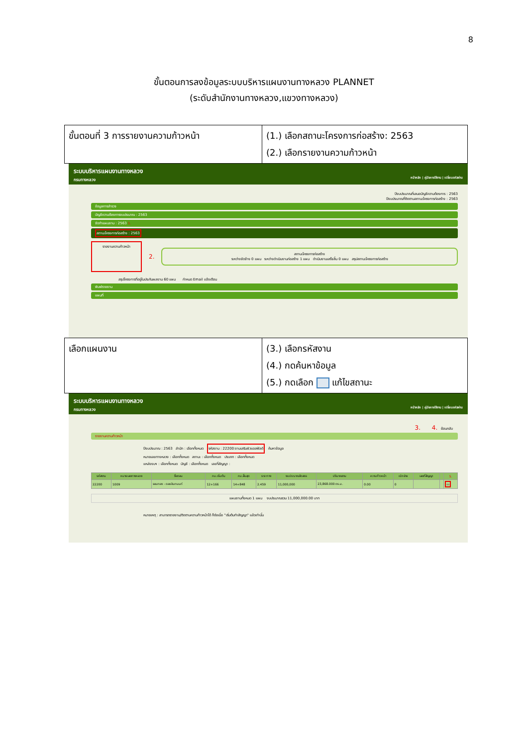8
ขั้นตอนการลงข้อมูลระบบบริหารแผนงานทางหลวง PLANNET
(ระดับสำนักงานทางหลวง,แขวงทางหลวง)
| ขั้นตอนที่ 3 การรายงานความก้าวหน้า | (1.) เลือกสถานะโครงการก่อสร้าง: 2563 (2.) เลือกรายงานความก้าวหน้า |
ระบบบริหารแผนงานทางหลวง
กรมทางหลวง หน้าหลัก | คู่มือการใช้งาน | เปลี่ยนรหัสผ่าน
ปีงบประมาณที่เสนอบัญชีความต้องการ : 2563
ปีงบประมาณที่ติดตามสถานะโครงการก่อสร้าง : 2563
ข้อมูลการสำรวจ
บัญชีความต้องการงบประมาณ : 2563
จัดทำแผนงาน : 2563 1.
สถานะโครงการก่อสร้าง : 2563
รายงานความก้าวหน้า
2.
สถานะโครงการก่อสร้าง
ระหว่างจัดจ้าง 0 แผน ระหว่างดำเนินงานก่อสร้าง 1 แผน ดำเนินงานเสร็จสิ้น 0 แผน สรุปสถานะโครงการก่อสร้าง
สรุปโครงการที่อยู่ในประกันผลงาน 60 แผน กำหนด Email แจ้งเตือน
พิมพ์รายงาน
แผนที่
| เลือกแผนงาน | (3.) เลือกรหัสงาน (4.) กดค้นหาข้อมูล (5.) กดเลือก แก้ไขสถานะ |
ระบบบริหารแผนงานทางหลวง
กรมทางหลวง หน้าหลัก | คู่มือการใช้งาน | เปลี่ยนรหัสผ่าน
3. 4. ย้อนกลับ
รายงานความก้าวหน้า
ปีงบประมาณ : 2563 สำนัก : เลือกทั้งหมด รหัสงาน : 22200:งานเสริมผิวแอสฟัลต์ ค้นหาข้อมูล
หมายเลขทางหลวง : เลือกทั้งหมด สถานะ : เลือกทั้งหมด ประเภท : เลือกทั้งหมด
แหล่งงบฯ : เลือกทั้งหมด บัญชี : เลือกทั้งหมด เลขที่สัญญา :
| รหัสงาน | หมายเลขทางหลวง | ชื่อตอน | กม.เริ่มต้น | กม.สิ้นสุด | ระยะทาง | งบประมาณจัดสรร | ปริมาณงาน | ความก้าวหน้า | เบิกจ่าย | เลขที่สัญญา | | 5. |
| --- | --- | --- | --- | --- | --- | --- | --- | --- | --- | --- | --- | --- |
| 22200 | 1009 | จอมทอง - ดอยอินทนนท์ | 12+166 | 14+848 | 2.459 | 11,000,000 | 23,868.000 ตร.ม. | 0.00 | 0 | | | ▭ |
แผนงานทั้งหมด 1 แผน งบประมาณรวม 11,000,000.00 บาท
หมายเหตุ : สามารถรายงาน/ติดตามความก้าวหน้าได้ ก็ต่อเมื่อ "เริ่มต้นทำสัญญา" แล้วเท่านั้น